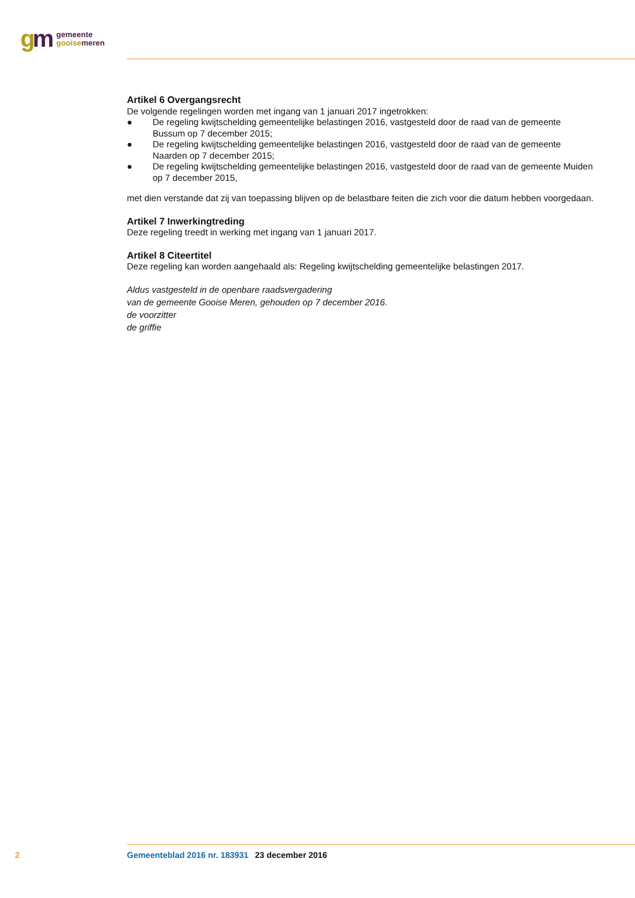gm
gemeente
gooise meren
Artikel 6 Overgangsrecht
De volgende regelingen worden met ingang van 1 januari 2017 ingetrokken:
● De regeling kwijtschelding gemeentelijke belastingen 2016, vastgesteld door de raad van de gemeente Bussum op 7 december 2015;
● De regeling kwijtschelding gemeentelijke belastingen 2016, vastgesteld door de raad van de gemeente Naarden op 7 december 2015;
● De regeling kwijtschelding gemeentelijke belastingen 2016, vastgesteld door de raad van de gemeente Muiden op 7 december 2015,
met dien verstande dat zij van toepassing blijven op de belastbare feiten die zich voor die datum hebben voorgedaan.
Artikel 7 Inwerkingtreding
Deze regeling treedt in werking met ingang van 1 januari 2017.
Artikel 8 Citeertitel
Deze regeling kan worden aangehaald als: Regeling kwijtschelding gemeentelijke belastingen 2017.
Aldus vastgesteld in de openbare raadsvergadering
van de gemeente Gooise Meren, gehouden op 7 december 2016.
de voorzitter
de griffie
2 Gemeenteblad 2016 nr. 183931 23 december 2016